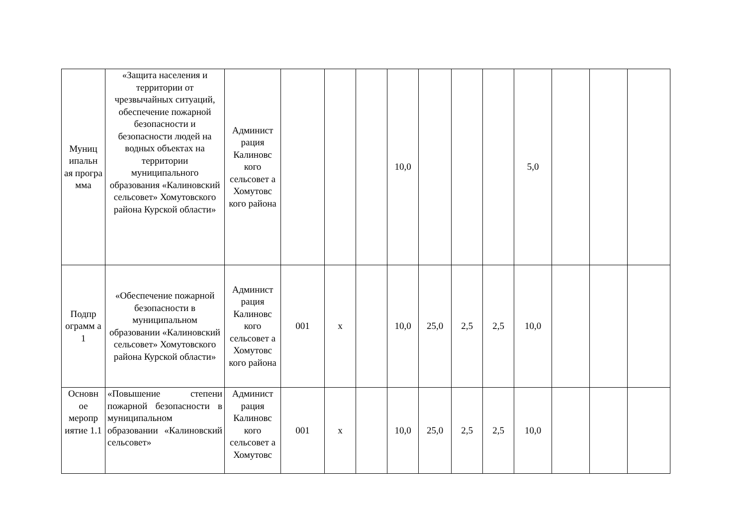| Муниц ипальн ая програ мма | «Защита населения и территории от чрезвычайных ситуаций, обеспечение пожарной безопасности и безопасности людей на водных объектах на территории муниципального образования «Калиновский сельсовет» Хомутовского района Курской области» | Админист рация Калиновс кого сельсовет а Хомутовс кого района | | | | 10,0 | | | | 5,0 | | | |
| Подпр ограмм а 1 | «Обеспечение пожарной безопасности в муниципальном образовании «Калиновский сельсовет» Хомутовского района Курской области» | Админист рация Калиновс кого сельсовет а Хомутовс кого района | 001 | х | | 10,0 | 25,0 | 2,5 | 2,5 | 10,0 | | | |
| Основн ое меропр иятие 1.1 | «Повышение степени пожарной безопасности в муниципальном образовании «Калиновский сельсовет» | Админист рация Калиновс кого сельсовет а Хомутовс | 001 | х | | 10,0 | 25,0 | 2,5 | 2,5 | 10,0 | | | |